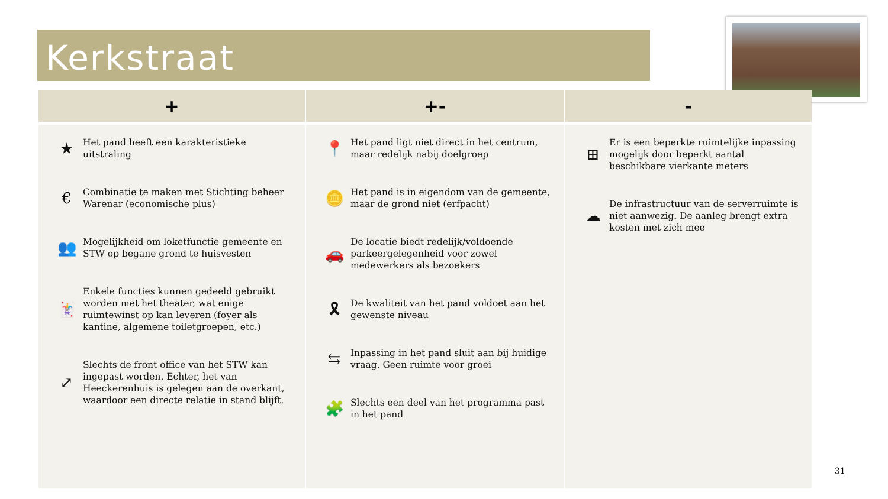Kerkstraat
| + | +- | - |
| --- | --- | --- |
| ★ Het pand heeft een karakteristieke uitstraling € Combinatie te maken met Stichting beheer Warenar (economische plus) 👥 Mogelijkheid om loketfunctie gemeente en STW op begane grond te huisvesten 🃏 Enkele functies kunnen gedeeld gebruikt worden met het theater, wat enige ruimtewinst op kan leveren (foyer als kantine, algemene toiletgroepen, etc.) ⤢ Slechts de front office van het STW kan ingepast worden. Echter, het van Heeckerenhuis is gelegen aan de overkant, waardoor een directe relatie in stand blijft. | 📍 Het pand ligt niet direct in het centrum, maar redelijk nabij doelgroep 🪙 Het pand is in eigendom van de gemeente, maar de grond niet (erfpacht) 🚗 De locatie biedt redelijk/voldoende parkeergelegenheid voor zowel medewerkers als bezoekers 🎗 De kwaliteit van het pand voldoet aan het gewenste niveau ⇆ Inpassing in het pand sluit aan bij huidige vraag. Geen ruimte voor groei 🧩 Slechts een deel van het programma past in het pand | ⊞ Er is een beperkte ruimtelijke inpassing mogelijk door beperkt aantal beschikbare vierkante meters ☁ De infrastructuur van de serverruimte is niet aanwezig. De aanleg brengt extra kosten met zich mee |
31